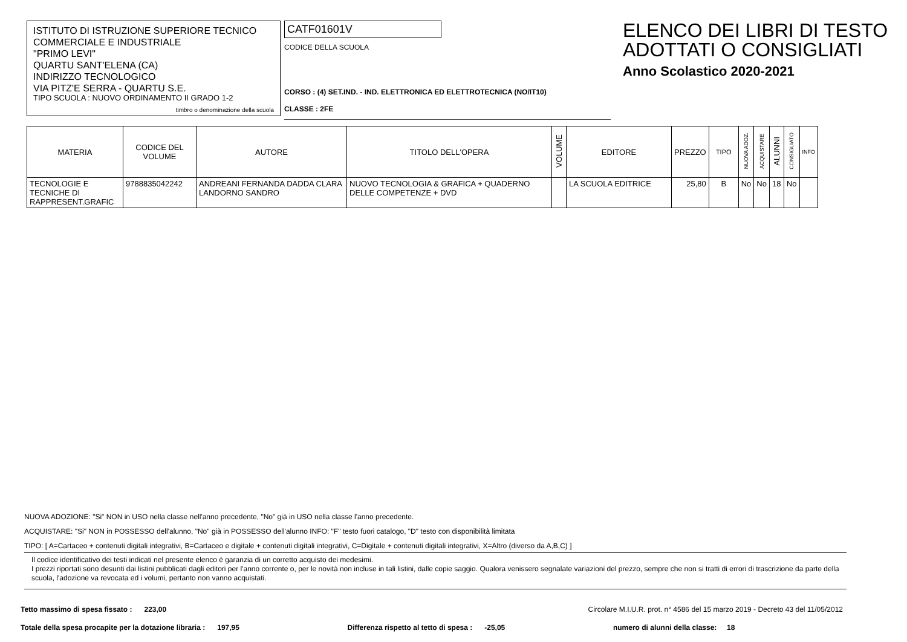ISTITUTO DI ISTRUZIONE SUPERIORE TECNICO
COMMERCIALE E INDUSTRIALE
"PRIMO LEVI"
QUARTU SANT'ELENA (CA)
INDIRIZZO TECNOLOGICO
VIA PITZ'E SERRA - QUARTU S.E.
TIPO SCUOLA : NUOVO ORDINAMENTO II GRADO 1-2
timbro o denominazione della scuola
CATF01601V
CODICE DELLA SCUOLA
CORSO : (4) SET.IND. - IND. ELETTRONICA ED ELETTROTECNICA (NO/IT10)
CLASSE : 2FE
ELENCO DEI LIBRI DI TESTO
ADOTTATI O CONSIGLIATI
Anno Scolastico 2020-2021
| MATERIA | CODICE DEL VOLUME | AUTORE | TITOLO DELL'OPERA | VOLUME | EDITORE | PREZZO | TIPO | NUOVA ADOZ. | ACQUISTARE | ALUNNI | CONSIGLIATO | INFO |
| --- | --- | --- | --- | --- | --- | --- | --- | --- | --- | --- | --- | --- |
| TECNOLOGIE E TECNICHE DI RAPPRESENT.GRAFIC | 9788835042242 | ANDREANI FERNANDA DADDA CLARA LANDORNO SANDRO | NUOVO TECNOLOGIA & GRAFICA + QUADERNO DELLE COMPETENZE + DVD | | LA SCUOLA EDITRICE | 25,80 | B | No | No | 18 | No | |
NUOVA ADOZIONE: "Si" NON in USO nella classe nell'anno precedente, "No" già in USO nella classe l'anno precedente.
ACQUISTARE: "Si" NON in POSSESSO dell'alunno, "No" già in POSSESSO dell'alunno INFO: "F" testo fuori catalogo, "D" testo con disponibilità limitata
TIPO: [ A=Cartaceo + contenuti digitali integrativi, B=Cartaceo e digitale + contenuti digitali integrativi, C=Digitale + contenuti digitali integrativi, X=Altro (diverso da A,B,C) ]
Il codice identificativo dei testi indicati nel presente elenco è garanzia di un corretto acquisto dei medesimi.
I prezzi riportati sono desunti dai listini pubblicati dagli editori per l'anno corrente o, per le novità non incluse in tali listini, dalle copie saggio. Qualora venissero segnalate variazioni del prezzo, sempre che non si tratti di errori di trascrizione da parte della scuola, l'adozione va revocata ed i volumi, pertanto non vanno acquistati.
Tetto massimo di spesa fissato : 223,00 Circolare M.I.U.R. prot. n° 4586 del 15 marzo 2019 - Decreto 43 del 11/05/2012
Totale della spesa procapite per la dotazione libraria : 197,95 Differenza rispetto al tetto di spesa : -25,05 numero di alunni della classe: 18